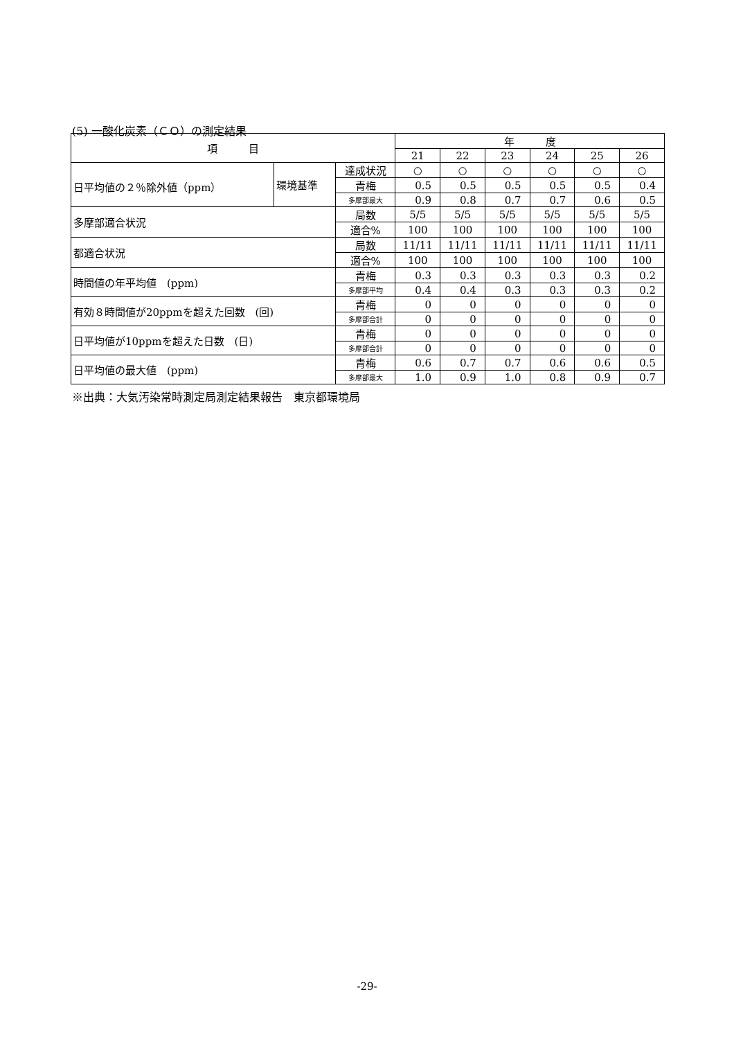(5) 一酸化炭素（ＣＯ）の測定結果
| 項 目 | | | 年 度 | | | | | |
| --- | --- | --- | --- | --- | --- | --- | --- | --- |
| | | | 21 | 22 | 23 | 24 | 25 | 26 |
| 日平均値の２％除外値（ppm） | 環境基準 | 達成状況 | ○ | ○ | ○ | ○ | ○ | ○ |
| | | 青梅 | 0.5 | 0.5 | 0.5 | 0.5 | 0.5 | 0.4 |
| | | 多摩部最大 | 0.9 | 0.8 | 0.7 | 0.7 | 0.6 | 0.5 |
| 多摩部適合状況 | | 局数 | 5/5 | 5/5 | 5/5 | 5/5 | 5/5 | 5/5 |
| | | 適合% | 100 | 100 | 100 | 100 | 100 | 100 |
| 都適合状況 | | 局数 | 11/11 | 11/11 | 11/11 | 11/11 | 11/11 | 11/11 |
| | | 適合% | 100 | 100 | 100 | 100 | 100 | 100 |
| 時間値の年平均値 (ppm) | | 青梅 | 0.3 | 0.3 | 0.3 | 0.3 | 0.3 | 0.2 |
| | | 多摩部平均 | 0.4 | 0.4 | 0.3 | 0.3 | 0.3 | 0.2 |
| 有効８時間値が20ppmを超えた回数 (回) | | 青梅 | 0 | 0 | 0 | 0 | 0 | 0 |
| | | 多摩部合計 | 0 | 0 | 0 | 0 | 0 | 0 |
| 日平均値が10ppmを超えた日数 (日) | | 青梅 | 0 | 0 | 0 | 0 | 0 | 0 |
| | | 多摩部合計 | 0 | 0 | 0 | 0 | 0 | 0 |
| 日平均値の最大値 (ppm) | | 青梅 | 0.6 | 0.7 | 0.7 | 0.6 | 0.6 | 0.5 |
| | | 多摩部最大 | 1.0 | 0.9 | 1.0 | 0.8 | 0.9 | 0.7 |
※出典：大気汚染常時測定局測定結果報告　東京都環境局
-29-